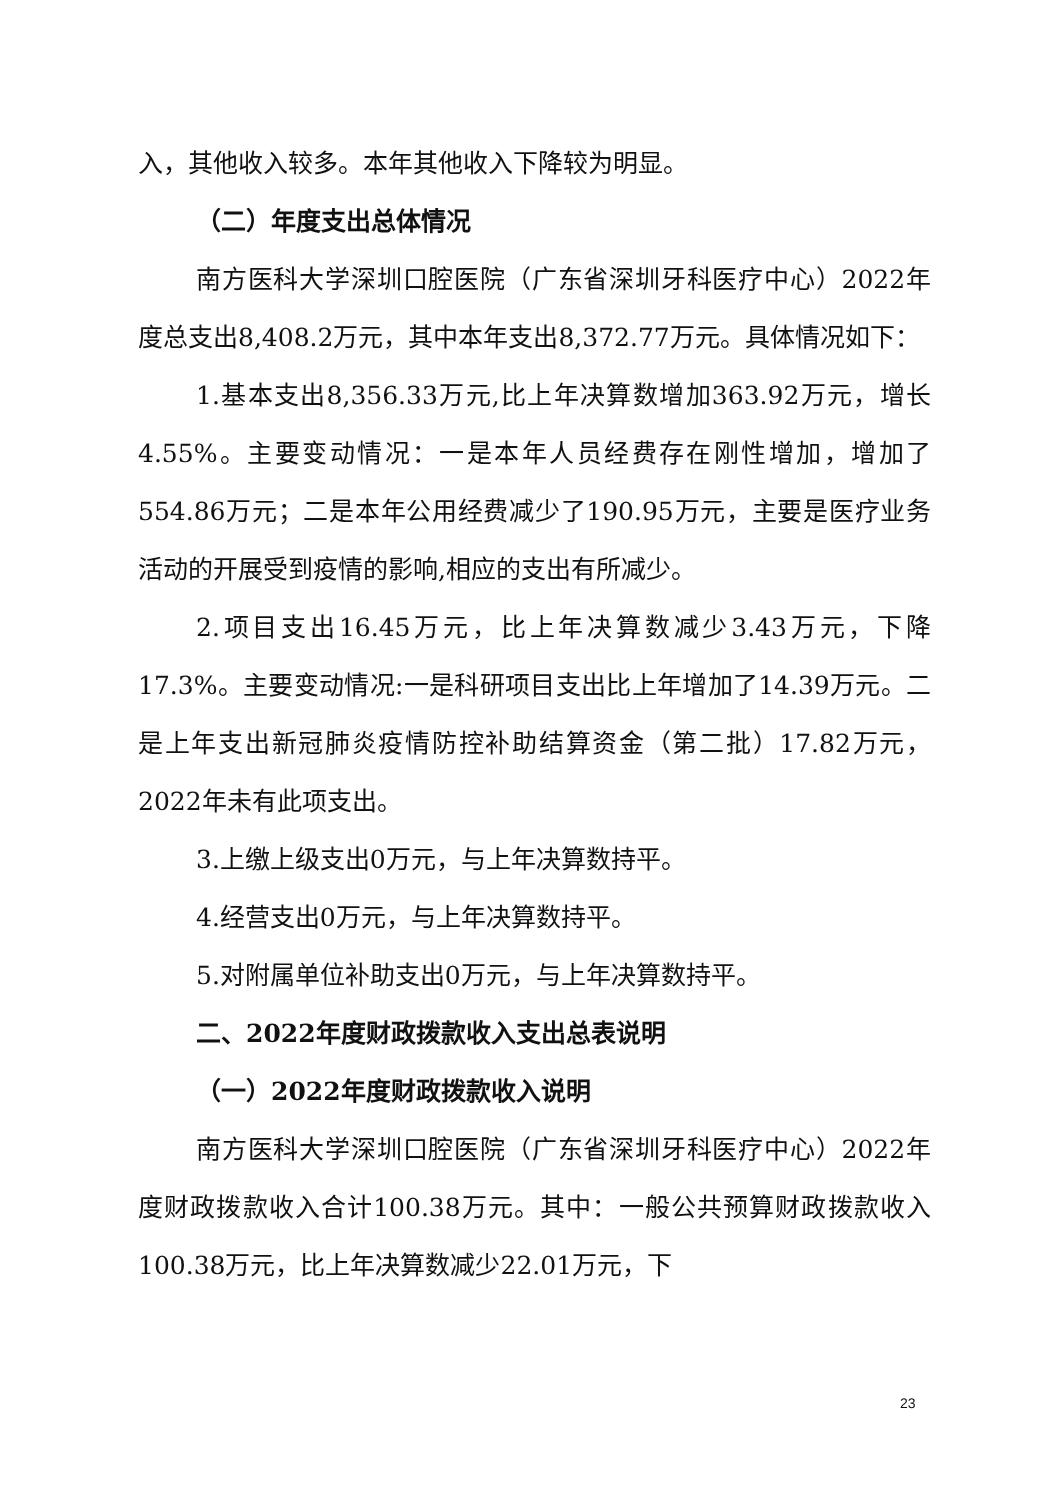入，其他收入较多。本年其他收入下降较为明显。
（二）年度支出总体情况
南方医科大学深圳口腔医院（广东省深圳牙科医疗中心）2022年度总支出8,408.2万元，其中本年支出8,372.77万元。具体情况如下：
1.基本支出8,356.33万元,比上年决算数增加363.92万元，增长4.55%。主要变动情况：一是本年人员经费存在刚性增加，增加了554.86万元；二是本年公用经费减少了190.95万元，主要是医疗业务活动的开展受到疫情的影响,相应的支出有所减少。
2.项目支出16.45万元，比上年决算数减少3.43万元，下降17.3%。主要变动情况:一是科研项目支出比上年增加了14.39万元。二是上年支出新冠肺炎疫情防控补助结算资金（第二批）17.82万元，2022年未有此项支出。
3.上缴上级支出0万元，与上年决算数持平。
4.经营支出0万元，与上年决算数持平。
5.对附属单位补助支出0万元，与上年决算数持平。
二、2022年度财政拨款收入支出总表说明
（一）2022年度财政拨款收入说明
南方医科大学深圳口腔医院（广东省深圳牙科医疗中心）2022年度财政拨款收入合计100.38万元。其中：一般公共预算财政拨款收入100.38万元，比上年决算数减少22.01万元，下
23